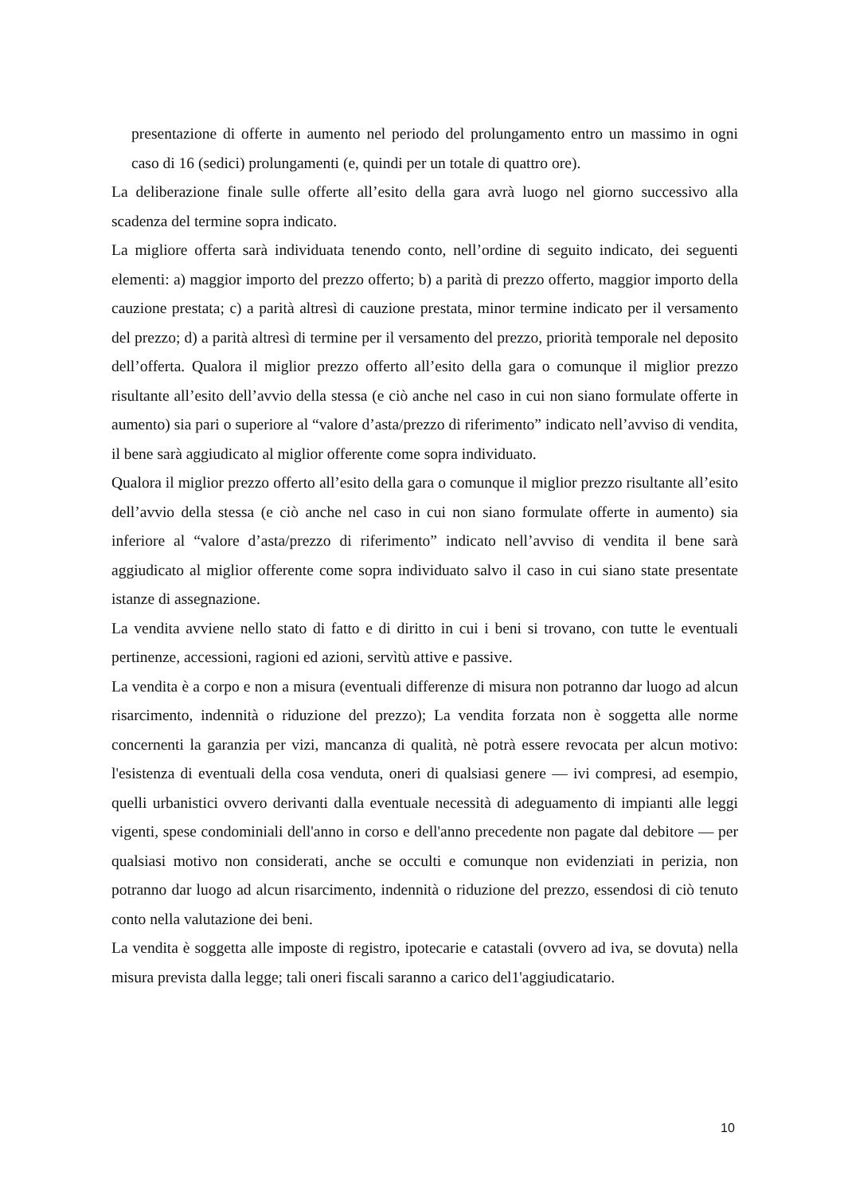presentazione di offerte in aumento nel periodo del prolungamento entro un massimo in ogni caso di 16 (sedici) prolungamenti (e, quindi per un totale di quattro ore).
La deliberazione finale sulle offerte all’esito della gara avrà luogo nel giorno successivo alla scadenza del termine sopra indicato.
La migliore offerta sarà individuata tenendo conto, nell’ordine di seguito indicato, dei seguenti elementi: a) maggior importo del prezzo offerto; b) a parità di prezzo offerto, maggior importo della cauzione prestata; c) a parità altresì di cauzione prestata, minor termine indicato per il versamento del prezzo; d) a parità altresì di termine per il versamento del prezzo, priorità temporale nel deposito dell’offerta. Qualora il miglior prezzo offerto all’esito della gara o comunque il miglior prezzo risultante all’esito dell’avvio della stessa (e ciò anche nel caso in cui non siano formulate offerte in aumento) sia pari o superiore al “valore d’asta/prezzo di riferimento” indicato nell’avviso di vendita, il bene sarà aggiudicato al miglior offerente come sopra individuato.
Qualora il miglior prezzo offerto all’esito della gara o comunque il miglior prezzo risultante all’esito dell’avvio della stessa (e ciò anche nel caso in cui non siano formulate offerte in aumento) sia inferiore al “valore d’asta/prezzo di riferimento” indicato nell’avviso di vendita il bene sarà aggiudicato al miglior offerente come sopra individuato salvo il caso in cui siano state presentate istanze di assegnazione.
La vendita avviene nello stato di fatto e di diritto in cui i beni si trovano, con tutte le eventuali pertinenze, accessioni, ragioni ed azioni, servìtù attive e passive.
La vendita è a corpo e non a misura (eventuali differenze di misura non potranno dar luogo ad alcun risarcimento, indennità o riduzione del prezzo); La vendita forzata non è soggetta alle norme concernenti la garanzia per vizi, mancanza di qualità, nè potrà essere revocata per alcun motivo: l'esistenza di eventuali della cosa venduta, oneri di qualsiasi genere — ivi compresi, ad esempio, quelli urbanistici ovvero derivanti dalla eventuale necessità di adeguamento di impianti alle leggi vigenti, spese condominiali dell'anno in corso e dell'anno precedente non pagate dal debitore — per qualsiasi motivo non considerati, anche se occulti e comunque non evidenziati in perizia, non potranno dar luogo ad alcun risarcimento, indennità o riduzione del prezzo, essendosi di ciò tenuto conto nella valutazione dei beni.
La vendita è soggetta alle imposte di registro, ipotecarie e catastali (ovvero ad iva, se dovuta) nella misura prevista dalla legge; tali oneri fiscali saranno a carico del1'aggiudicatario.
10